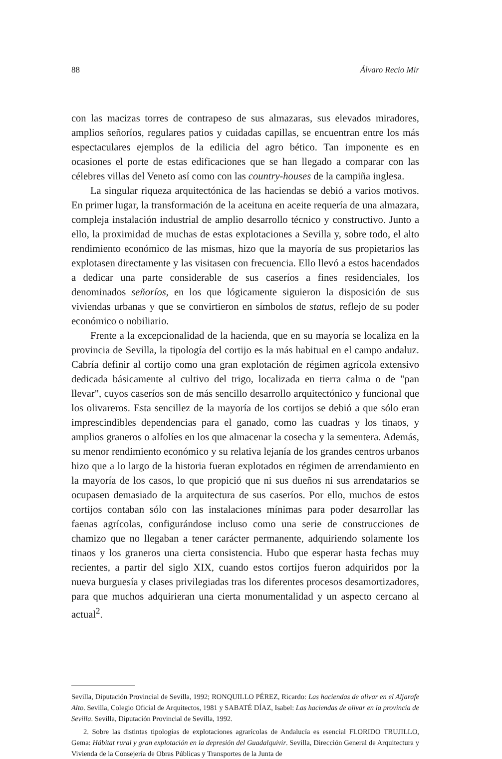88 Álvaro Recio Mir
con las macizas torres de contrapeso de sus almazaras, sus elevados miradores, amplios señoríos, regulares patios y cuidadas capillas, se encuentran entre los más espectaculares ejemplos de la edilicia del agro bético. Tan imponente es en ocasiones el porte de estas edificaciones que se han llegado a comparar con las célebres villas del Veneto así como con las country-houses de la campiña inglesa.
La singular riqueza arquitectónica de las haciendas se debió a varios motivos. En primer lugar, la transformación de la aceituna en aceite requería de una almazara, compleja instalación industrial de amplio desarrollo técnico y constructivo. Junto a ello, la proximidad de muchas de estas explotaciones a Sevilla y, sobre todo, el alto rendimiento económico de las mismas, hizo que la mayoría de sus propietarios las explotasen directamente y las visitasen con frecuencia. Ello llevó a estos hacendados a dedicar una parte considerable de sus caseríos a fines residenciales, los denominados señoríos, en los que lógicamente siguieron la disposición de sus viviendas urbanas y que se convirtieron en símbolos de status, reflejo de su poder económico o nobiliario.
Frente a la excepcionalidad de la hacienda, que en su mayoría se localiza en la provincia de Sevilla, la tipología del cortijo es la más habitual en el campo andaluz. Cabría definir al cortijo como una gran explotación de régimen agrícola extensivo dedicada básicamente al cultivo del trigo, localizada en tierra calma o de "pan llevar", cuyos caseríos son de más sencillo desarrollo arquitectónico y funcional que los olivareros. Esta sencillez de la mayoría de los cortijos se debió a que sólo eran imprescindibles dependencias para el ganado, como las cuadras y los tinaos, y amplios graneros o alfolíes en los que almacenar la cosecha y la sementera. Además, su menor rendimiento económico y su relativa lejanía de los grandes centros urbanos hizo que a lo largo de la historia fueran explotados en régimen de arrendamiento en la mayoría de los casos, lo que propició que ni sus dueños ni sus arrendatarios se ocupasen demasiado de la arquitectura de sus caseríos. Por ello, muchos de estos cortijos contaban sólo con las instalaciones mínimas para poder desarrollar las faenas agrícolas, configurándose incluso como una serie de construcciones de chamizo que no llegaban a tener carácter permanente, adquiriendo solamente los tinaos y los graneros una cierta consistencia. Hubo que esperar hasta fechas muy recientes, a partir del siglo XIX, cuando estos cortijos fueron adquiridos por la nueva burguesía y clases privilegiadas tras los diferentes procesos desamortizadores, para que muchos adquirieran una cierta monumentalidad y un aspecto cercano al actual<sup>2</sup>.
Sevilla, Diputación Provincial de Sevilla, 1992; RONQUILLO PÉREZ, Ricardo: Las haciendas de olivar en el Aljarafe Alto. Sevilla, Colegio Oficial de Arquitectos, 1981 y SABATÉ DÍAZ, Isabel: Las haciendas de olivar en la provincia de Sevilla. Sevilla, Diputación Provincial de Sevilla, 1992.
2. Sobre las distintas tipologías de explotaciones agrarícolas de Andalucía es esencial FLORIDO TRUJILLO, Gema: Hábitat rural y gran explotación en la depresión del Guadalquivir. Sevilla, Dirección General de Arquitectura y Vivienda de la Consejería de Obras Públicas y Transportes de la Junta de